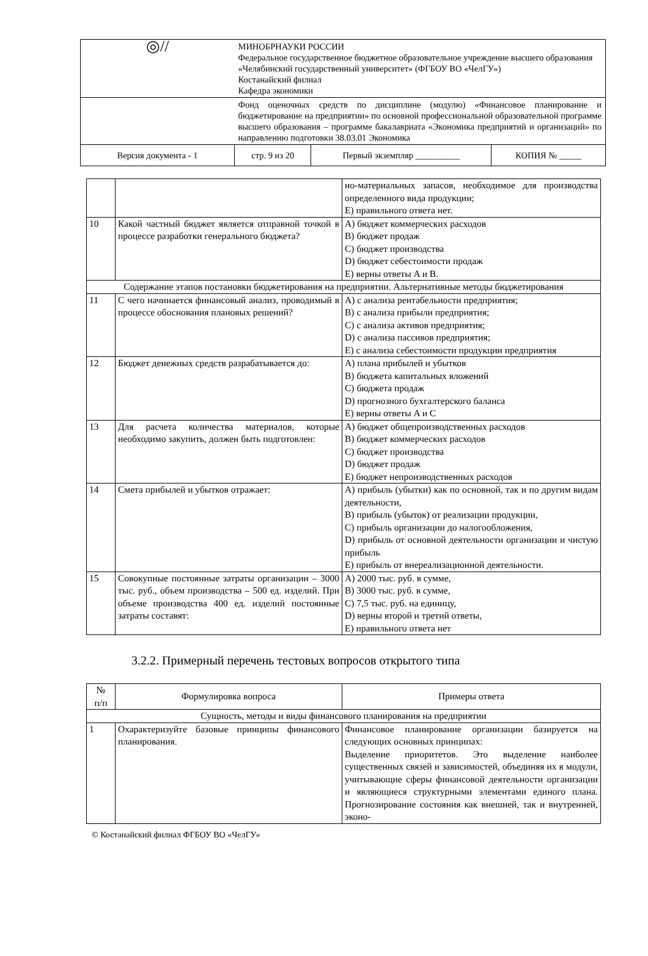| ◎// | МИНОБРНАУКИ РОССИИ Федеральное государственное бюджетное образовательное учреждение высшего образования «Челябинский государственный университет» (ФГБОУ ВО «ЧелГУ») Костанайский филиал Кафедра экономики | | |
| | Фонд оценочных средств по дисциплине (модулю) «Финансовое планирование и бюджетирование на предприятии» по основной профессиональной образовательной программе высшего образования – программе бакалавриата «Экономика предприятий и организаций» по направлению подготовки 38.03.01 Экономика | | |
| Версия документа - 1 | стр. 9 из 20 | Первый экземпляр __________ | КОПИЯ № _____ |
| | | но-материальных запасов, необходимое для производства определенного вида продукции; E) правильного ответа нет. |
| 10 | Какой частный бюджет является отправной точкой в процессе разработки генерального бюджета? | A) бюджет коммерческих расходов B) бюджет продаж C) бюджет производства D) бюджет себестоимости продаж E) верны ответы A и B. |
| Содержание этапов постановки бюджетирования на предприятии. Альтернативные методы бюджетирования | | |
| 11 | С чего начинается финансовый анализ, проводимый в процессе обоснования плановых решений? | A) с анализа рентабельности предприятия; B) с анализа прибыли предприятия; C) с анализа активов предприятия; D) с анализа пассивов предприятия; E) с анализа себестоимости продукции предприятия |
| 12 | Бюджет денежных средств разрабатывается до: | A) плана прибылей и убытков B) бюджета капитальных вложений C) бюджета продаж D) прогнозного бухгалтерского баланса E) верны ответы A и C |
| 13 | Для расчета количества материалов, которые необходимо закупить, должен быть подготовлен: | A) бюджет общепроизводственных расходов B) бюджет коммерческих расходов C) бюджет производства D) бюджет продаж E) бюджет непроизводственных расходов |
| 14 | Смета прибылей и убытков отражает: | A) прибыль (убытки) как по основной, так и по другим видам деятельности, B) прибыль (убыток) от реализации продукции, C) прибыль организации до налогообложения, D) прибыль от основной деятельности организации и чистую прибыль E) прибыль от внереализационной деятельности. |
| 15 | Совокупные постоянные затраты организации – 3000 тыс. руб., объем производства – 500 ед. изделий. При объеме производства 400 ед. изделий постоянные затраты составят: | A) 2000 тыс. руб. в сумме, B) 3000 тыс. руб. в сумме, C) 7,5 тыс. руб. на единицу, D) верны второй и третий ответы, E) правильного ответа нет |
3.2.2. Примерный перечень тестовых вопросов открытого типа
| № п/п | Формулировка вопроса | Примеры ответа |
| --- | --- | --- |
| Сущность, методы и виды финансового планирования на предприятии | | |
| 1 | Охарактеризуйте базовые принципы финансового планирования. | Финансовое планирование организации базируется на следующих основных принципах: Выделение приоритетов. Это выделение наиболее существенных связей и зависимостей, объединяя их в модули, учитывающие сферы финансовой деятельности организации и являющиеся структурными элементами единого плана. Прогнозирование состояния как внешней, так и внутренней, эконо- |
© Костанайский филиал ФГБОУ ВО «ЧелГУ»